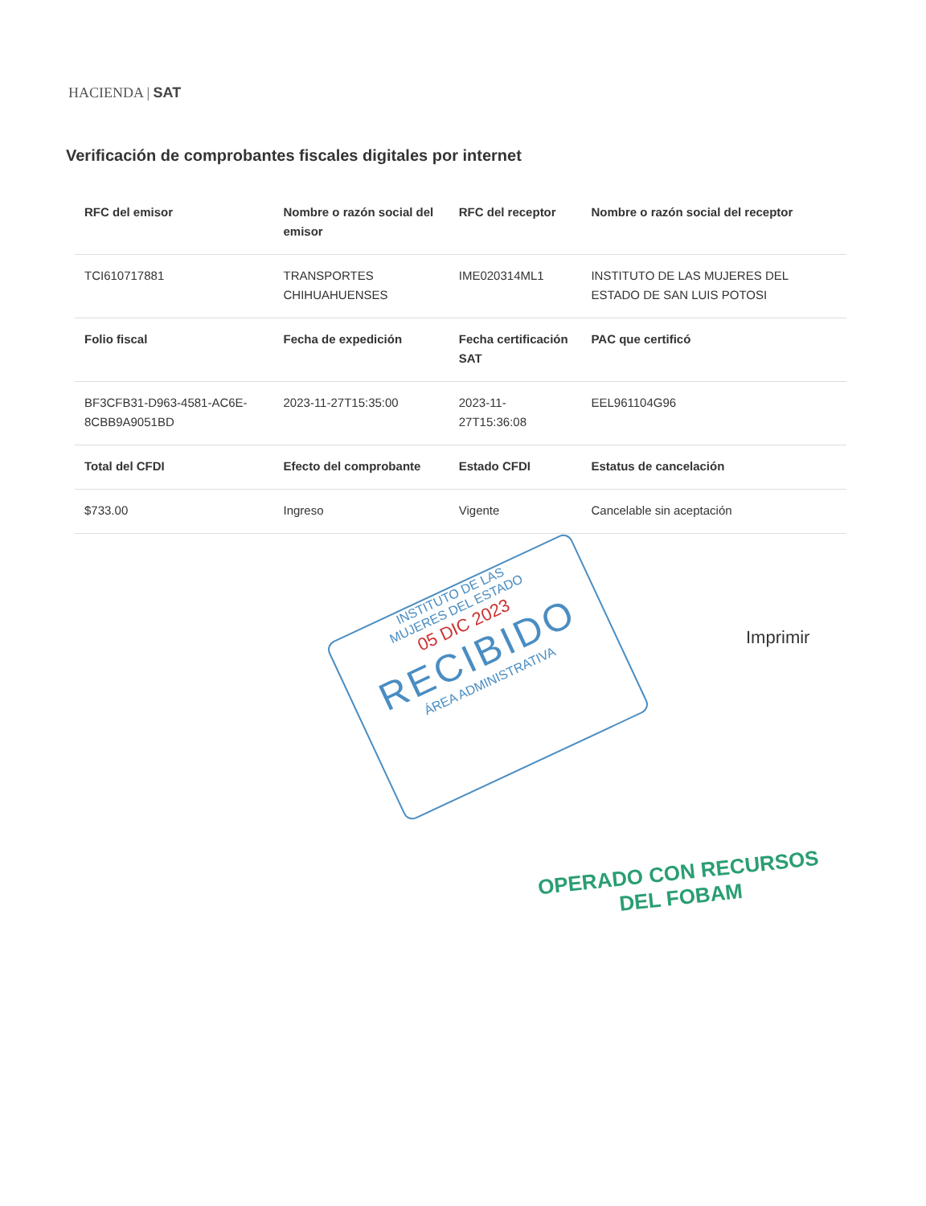HACIENDA | SAT
Verificación de comprobantes fiscales digitales por internet
| RFC del emisor | Nombre o razón social del emisor | RFC del receptor | Nombre o razón social del receptor |
| --- | --- | --- | --- |
| TCI610717881 | TRANSPORTES CHIHUAHUENSES | IME020314ML1 | INSTITUTO DE LAS MUJERES DEL ESTADO DE SAN LUIS POTOSI |
| Folio fiscal | Fecha de expedición | Fecha certificación SAT | PAC que certificó |
| BF3CFB31-D963-4581-AC6E-8CBB9A9051BD | 2023-11-27T15:35:00 | 2023-11-27T15:36:08 | EEL961104G96 |
| Total del CFDI | Efecto del comprobante | Estado CFDI | Estatus de cancelación |
| $733.00 | Ingreso | Vigente | Cancelable sin aceptación |
Imprimir
INSTITUTO DE LAS
MUJERES DEL ESTADO
05 DIC 2023
RECIBIDO
ÁREA ADMINISTRATIVA
OPERADO CON RECURSOS
DEL FOBAM